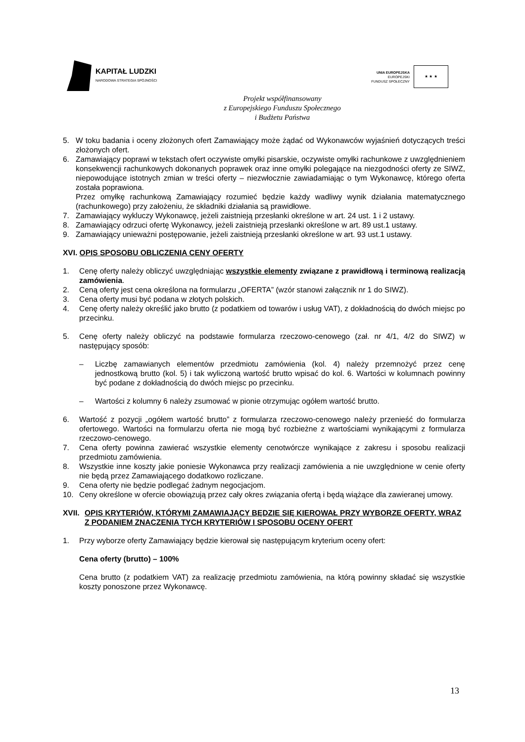KAPITAŁ LUDZKI
NARODOWA STRATEGIA SPÓJNOŚCI
UNIA EUROPEJSKA
EUROPEJSKI
FUNDUSZ SPOŁECZNY
★ ★ ★
Projekt współfinansowany
z Europejskiego Funduszu Społecznego
i Budżetu Państwa
5. W toku badania i oceny złożonych ofert Zamawiający może żądać od Wykonawców wyjaśnień dotyczących treści złożonych ofert.
6. Zamawiający poprawi w tekstach ofert oczywiste omyłki pisarskie, oczywiste omyłki rachunkowe z uwzględnieniem konsekwencji rachunkowych dokonanych poprawek oraz inne omyłki polegające na niezgodności oferty ze SIWZ, niepowodujące istotnych zmian w treści oferty – niezwłocznie zawiadamiając o tym Wykonawcę, którego oferta została poprawiona.
Przez omyłkę rachunkową Zamawiający rozumieć będzie każdy wadliwy wynik działania matematycznego (rachunkowego) przy założeniu, że składniki działania są prawidłowe.
7. Zamawiający wykluczy Wykonawcę, jeżeli zaistnieją przesłanki określone w art. 24 ust. 1 i 2 ustawy.
8. Zamawiający odrzuci ofertę Wykonawcy, jeżeli zaistnieją przesłanki określone w art. 89 ust.1 ustawy.
9. Zamawiający unieważni postępowanie, jeżeli zaistnieją przesłanki określone w art. 93 ust.1 ustawy.
XVI. OPIS SPOSOBU OBLICZENIA CENY OFERTY
1. Cenę oferty należy obliczyć uwzględniając wszystkie elementy związane z prawidłową i terminową realizacją zamówienia.
2. Ceną oferty jest cena określona na formularzu „OFERTA” (wzór stanowi załącznik nr 1 do SIWZ).
3. Cena oferty musi być podana w złotych polskich.
4. Cenę oferty należy określić jako brutto (z podatkiem od towarów i usług VAT), z dokładnością do dwóch miejsc po przecinku.
5. Cenę oferty należy obliczyć na podstawie formularza rzeczowo-cenowego (zał. nr 4/1, 4/2 do SIWZ) w następujący sposób:
– Liczbę zamawianych elementów przedmiotu zamówienia (kol. 4) należy przemnożyć przez cenę jednostkową brutto (kol. 5) i tak wyliczoną wartość brutto wpisać do kol. 6. Wartości w kolumnach powinny być podane z dokładnością do dwóch miejsc po przecinku.
– Wartości z kolumny 6 należy zsumować w pionie otrzymując ogółem wartość brutto.
6. Wartość z pozycji „ogółem wartość brutto” z formularza rzeczowo-cenowego należy przenieść do formularza ofertowego. Wartości na formularzu oferta nie mogą być rozbieżne z wartościami wynikającymi z formularza rzeczowo-cenowego.
7. Cena oferty powinna zawierać wszystkie elementy cenotwórcze wynikające z zakresu i sposobu realizacji przedmiotu zamówienia.
8. Wszystkie inne koszty jakie poniesie Wykonawca przy realizacji zamówienia a nie uwzględnione w cenie oferty nie będą przez Zamawiającego dodatkowo rozliczane.
9. Cena oferty nie będzie podlegać żadnym negocjacjom.
10. Ceny określone w ofercie obowiązują przez cały okres związania ofertą i będą wiążące dla zawieranej umowy.
XVII. OPIS KRYTERIÓW, KTÓRYMI ZAMAWIAJĄCY BĘDZIE SIĘ KIEROWAŁ PRZY WYBORZE OFERTY, WRAZ Z PODANIEM ZNACZENIA TYCH KRYTERIÓW I SPOSOBU OCENY OFERT
1. Przy wyborze oferty Zamawiający będzie kierował się następującym kryterium oceny ofert:
Cena oferty (brutto) – 100%
Cena brutto (z podatkiem VAT) za realizację przedmiotu zamówienia, na którą powinny składać się wszystkie koszty ponoszone przez Wykonawcę.
13